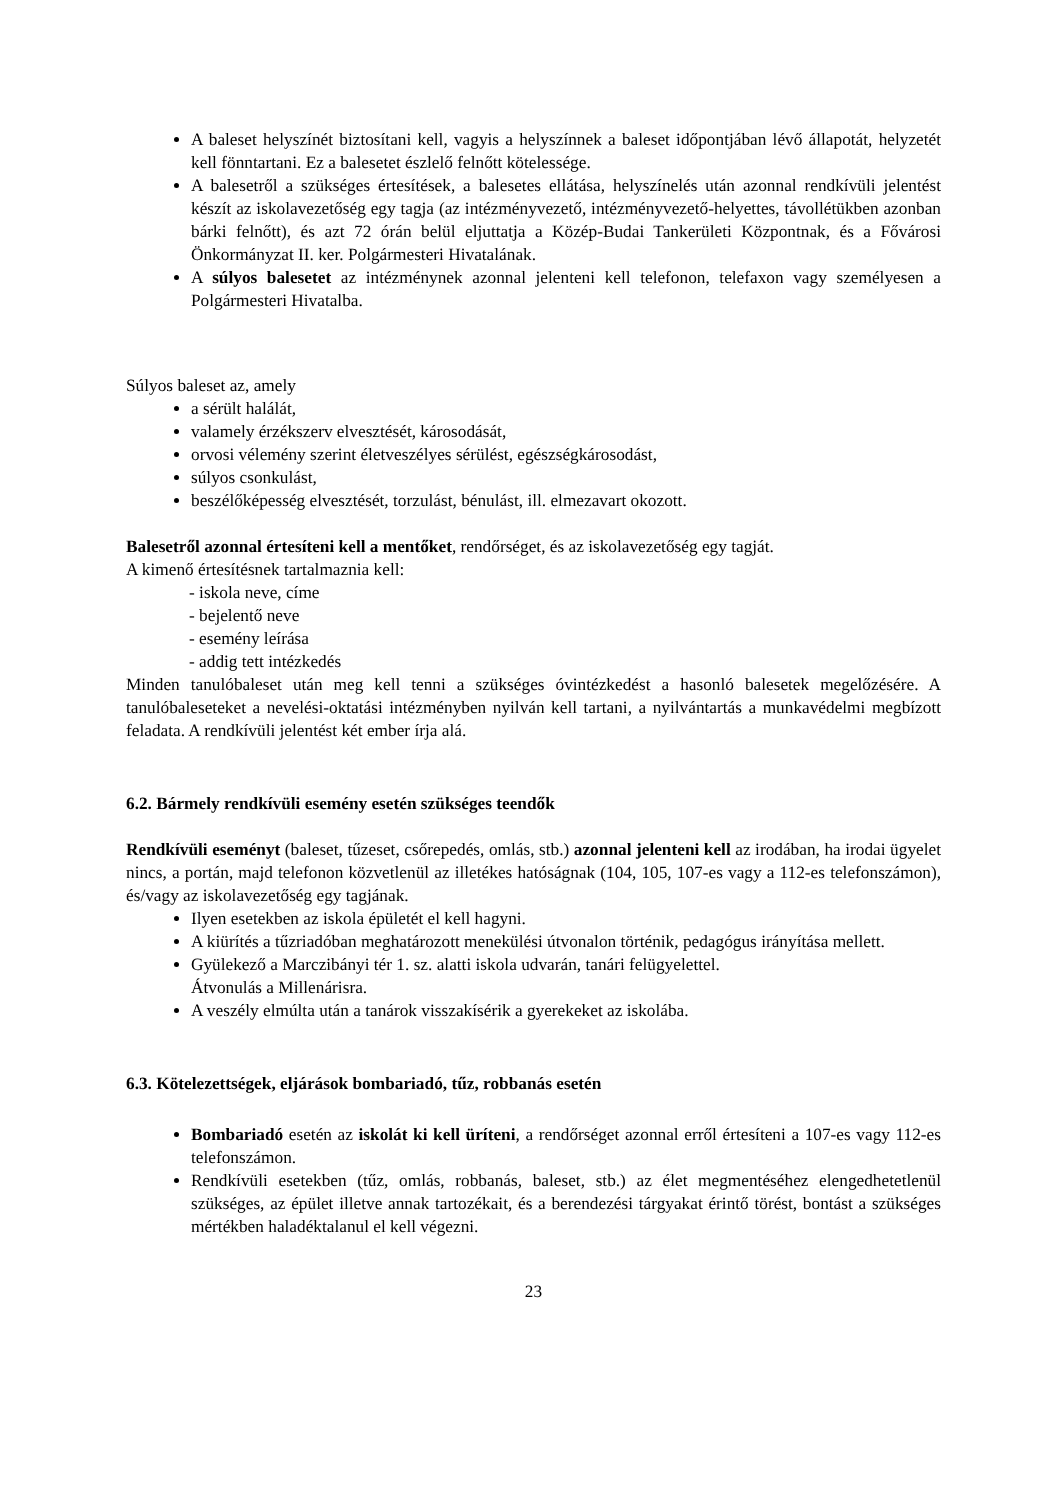A baleset helyszínét biztosítani kell, vagyis a helyszínnek a baleset időpontjában lévő állapotát, helyzetét kell fönntartani. Ez a balesetet észlelő felnőtt kötelessége.
A balesetről a szükséges értesítések, a balesetes ellátása, helyszínelés után azonnal rendkívüli jelentést készít az iskolavezetőség egy tagja (az intézményvezető, intézményvezető-helyettes, távollétükben azonban bárki felnőtt), és azt 72 órán belül eljuttatja a Közép-Budai Tankerületi Központnak, és a Fővárosi Önkormányzat II. ker. Polgármesteri Hivatalának.
A súlyos balesetet az intézménynek azonnal jelenteni kell telefonon, telefaxon vagy személyesen a Polgármesteri Hivatalba.
Súlyos baleset az, amely
a sérült halálát,
valamely érzékszerv elvesztését, károsodását,
orvosi vélemény szerint életveszélyes sérülést, egészségkárosodást,
súlyos csonkulást,
beszélőképesség elvesztését, torzulást, bénulást, ill. elmezavart okozott.
Balesetről azonnal értesíteni kell a mentőket, rendőrséget, és az iskolavezetőség egy tagját.
A kimenő értesítésnek tartalmaznia kell:
- iskola neve, címe
- bejelentő neve
- esemény leírása
- addig tett intézkedés
Minden tanulóbaleset után meg kell tenni a szükséges óvintézkedést a hasonló balesetek megelőzésére. A tanulóbaleseteket a nevelési-oktatási intézményben nyilván kell tartani, a nyilvántartás a munkavédelmi megbízott feladata. A rendkívüli jelentést két ember írja alá.
6.2. Bármely rendkívüli esemény esetén szükséges teendők
Rendkívüli eseményt (baleset, tűzeset, csőrepedés, omlás, stb.) azonnal jelenteni kell az irodában, ha irodai ügyelet nincs, a portán, majd telefonon közvetlenül az illetékes hatóságnak (104, 105, 107-es vagy a 112-es telefonszámon), és/vagy az iskolavezetőség egy tagjának.
Ilyen esetekben az iskola épületét el kell hagyni.
A kiürítés a tűzriadóban meghatározott menekülési útvonalon történik, pedagógus irányítása mellett.
Gyülekező a Marczibányi tér 1. sz. alatti iskola udvarán, tanári felügyelettel.
Átvonulás a Millenárisra.
A veszély elmúlta után a tanárok visszakísérik a gyerekeket az iskolába.
6.3. Kötelezettségek, eljárások bombariadó, tűz, robbanás esetén
Bombariadó esetén az iskolát ki kell üríteni, a rendőrséget azonnal erről értesíteni a 107-es vagy 112-es telefonszámon.
Rendkívüli esetekben (tűz, omlás, robbanás, baleset, stb.) az élet megmentéséhez elengedhetetlenül szükséges, az épület illetve annak tartozékait, és a berendezési tárgyakat érintő törést, bontást a szükséges mértékben haladéktalanul el kell végezni.
23